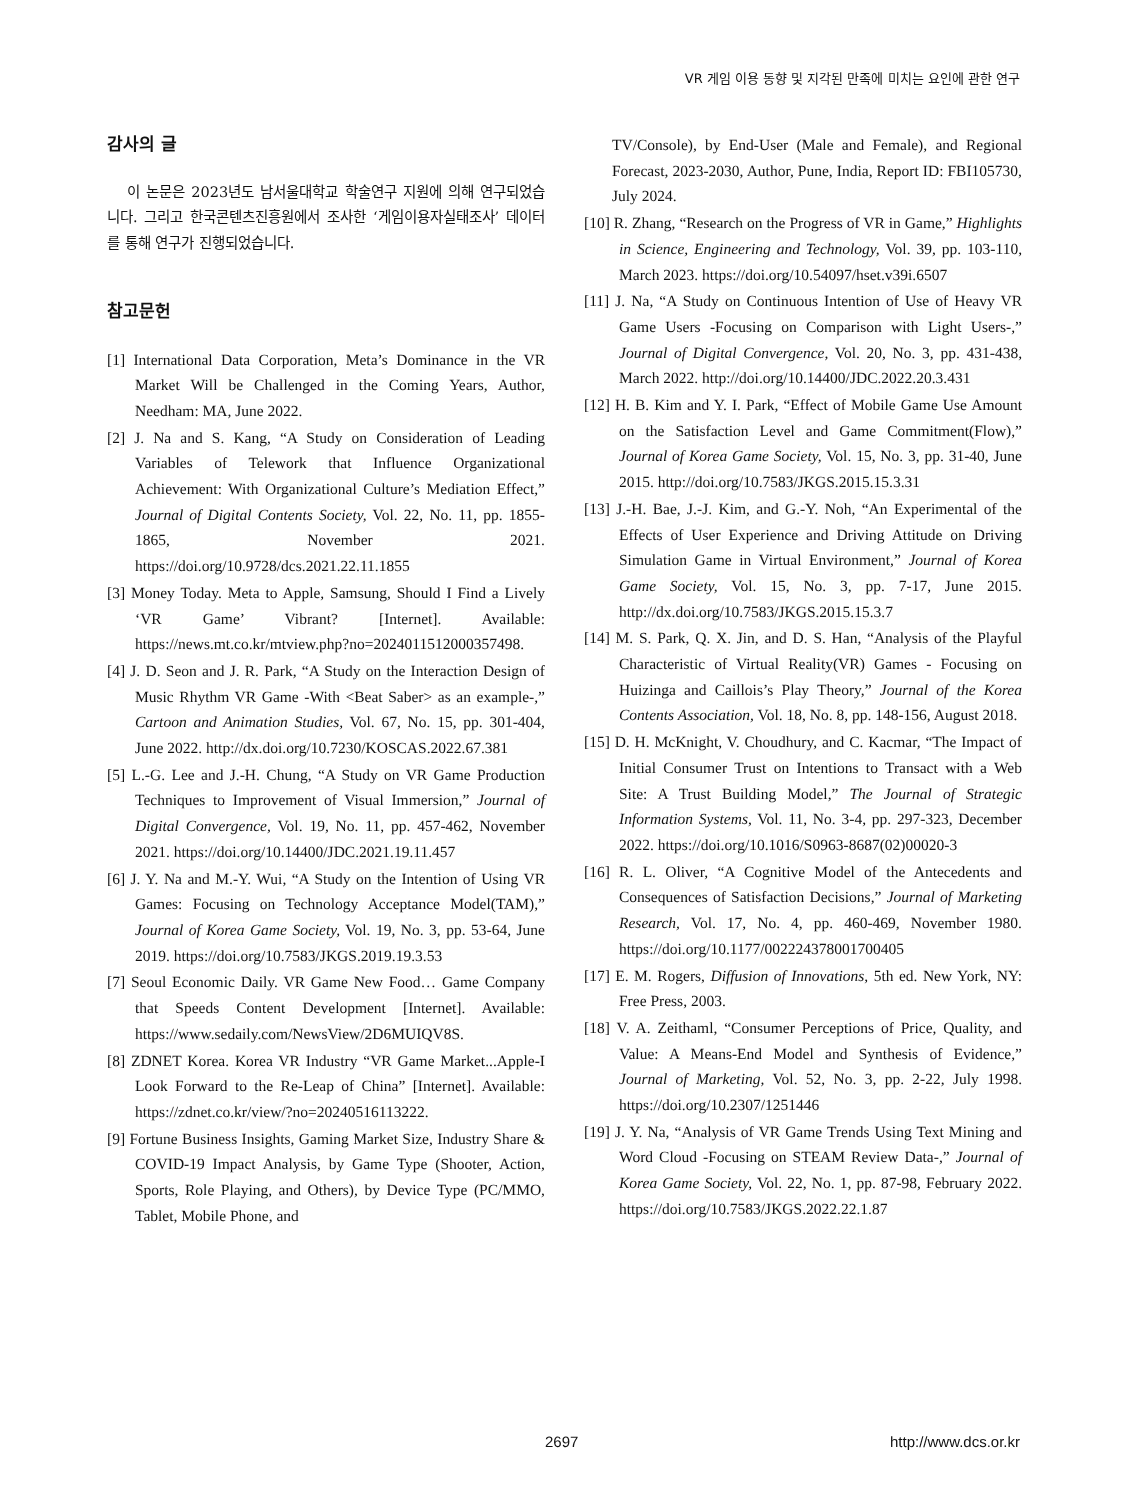VR 게임 이용 동향 및 지각된 만족에 미치는 요인에 관한 연구
감사의 글
이 논문은 2023년도 남서울대학교 학술연구 지원에 의해 연구되었습니다. 그리고 한국콘텐츠진흥원에서 조사한 ‘게임이용자실태조사’ 데이터를 통해 연구가 진행되었습니다.
참고문헌
[1] International Data Corporation, Meta’s Dominance in the VR Market Will be Challenged in the Coming Years, Author, Needham: MA, June 2022.
[2] J. Na and S. Kang, “A Study on Consideration of Leading Variables of Telework that Influence Organizational Achievement: With Organizational Culture’s Mediation Effect,” Journal of Digital Contents Society, Vol. 22, No. 11, pp. 1855-1865, November 2021. https://doi.org/10.9728/dcs.2021.22.11.1855
[3] Money Today. Meta to Apple, Samsung, Should I Find a Lively ‘VR Game’ Vibrant? [Internet]. Available: https://news.mt.co.kr/mtview.php?no=2024011512000357498.
[4] J. D. Seon and J. R. Park, “A Study on the Interaction Design of Music Rhythm VR Game -With <Beat Saber> as an example-,” Cartoon and Animation Studies, Vol. 67, No. 15, pp. 301-404, June 2022. http://dx.doi.org/10.7230/KOSCAS.2022.67.381
[5] L.-G. Lee and J.-H. Chung, “A Study on VR Game Production Techniques to Improvement of Visual Immersion,” Journal of Digital Convergence, Vol. 19, No. 11, pp. 457-462, November 2021. https://doi.org/10.14400/JDC.2021.19.11.457
[6] J. Y. Na and M.-Y. Wui, “A Study on the Intention of Using VR Games: Focusing on Technology Acceptance Model(TAM),” Journal of Korea Game Society, Vol. 19, No. 3, pp. 53-64, June 2019. https://doi.org/10.7583/JKGS.2019.19.3.53
[7] Seoul Economic Daily. VR Game New Food… Game Company that Speeds Content Development [Internet]. Available: https://www.sedaily.com/NewsView/2D6MUIQV8S.
[8] ZDNET Korea. Korea VR Industry “VR Game Market...Apple-I Look Forward to the Re-Leap of China” [Internet]. Available: https://zdnet.co.kr/view/?no=20240516113222.
[9] Fortune Business Insights, Gaming Market Size, Industry Share & COVID-19 Impact Analysis, by Game Type (Shooter, Action, Sports, Role Playing, and Others), by Device Type (PC/MMO, Tablet, Mobile Phone, and
TV/Console), by End-User (Male and Female), and Regional Forecast, 2023-2030, Author, Pune, India, Report ID: FBI105730, July 2024.
[10] R. Zhang, “Research on the Progress of VR in Game,” Highlights in Science, Engineering and Technology, Vol. 39, pp. 103-110, March 2023. https://doi.org/10.54097/hset.v39i.6507
[11] J. Na, “A Study on Continuous Intention of Use of Heavy VR Game Users -Focusing on Comparison with Light Users-,” Journal of Digital Convergence, Vol. 20, No. 3, pp. 431-438, March 2022. http://doi.org/10.14400/JDC.2022.20.3.431
[12] H. B. Kim and Y. I. Park, “Effect of Mobile Game Use Amount on the Satisfaction Level and Game Commitment(Flow),” Journal of Korea Game Society, Vol. 15, No. 3, pp. 31-40, June 2015. http://doi.org/10.7583/JKGS.2015.15.3.31
[13] J.-H. Bae, J.-J. Kim, and G.-Y. Noh, “An Experimental of the Effects of User Experience and Driving Attitude on Driving Simulation Game in Virtual Environment,” Journal of Korea Game Society, Vol. 15, No. 3, pp. 7-17, June 2015. http://dx.doi.org/10.7583/JKGS.2015.15.3.7
[14] M. S. Park, Q. X. Jin, and D. S. Han, “Analysis of the Playful Characteristic of Virtual Reality(VR) Games - Focusing on Huizinga and Caillois’s Play Theory,” Journal of the Korea Contents Association, Vol. 18, No. 8, pp. 148-156, August 2018.
[15] D. H. McKnight, V. Choudhury, and C. Kacmar, “The Impact of Initial Consumer Trust on Intentions to Transact with a Web Site: A Trust Building Model,” The Journal of Strategic Information Systems, Vol. 11, No. 3-4, pp. 297-323, December 2022. https://doi.org/10.1016/S0963-8687(02)00020-3
[16] R. L. Oliver, “A Cognitive Model of the Antecedents and Consequences of Satisfaction Decisions,” Journal of Marketing Research, Vol. 17, No. 4, pp. 460-469, November 1980. https://doi.org/10.1177/002224378001700405
[17] E. M. Rogers, Diffusion of Innovations, 5th ed. New York, NY: Free Press, 2003.
[18] V. A. Zeithaml, “Consumer Perceptions of Price, Quality, and Value: A Means-End Model and Synthesis of Evidence,” Journal of Marketing, Vol. 52, No. 3, pp. 2-22, July 1998. https://doi.org/10.2307/1251446
[19] J. Y. Na, “Analysis of VR Game Trends Using Text Mining and Word Cloud -Focusing on STEAM Review Data-,” Journal of Korea Game Society, Vol. 22, No. 1, pp. 87-98, February 2022. https://doi.org/10.7583/JKGS.2022.22.1.87
2697 http://www.dcs.or.kr